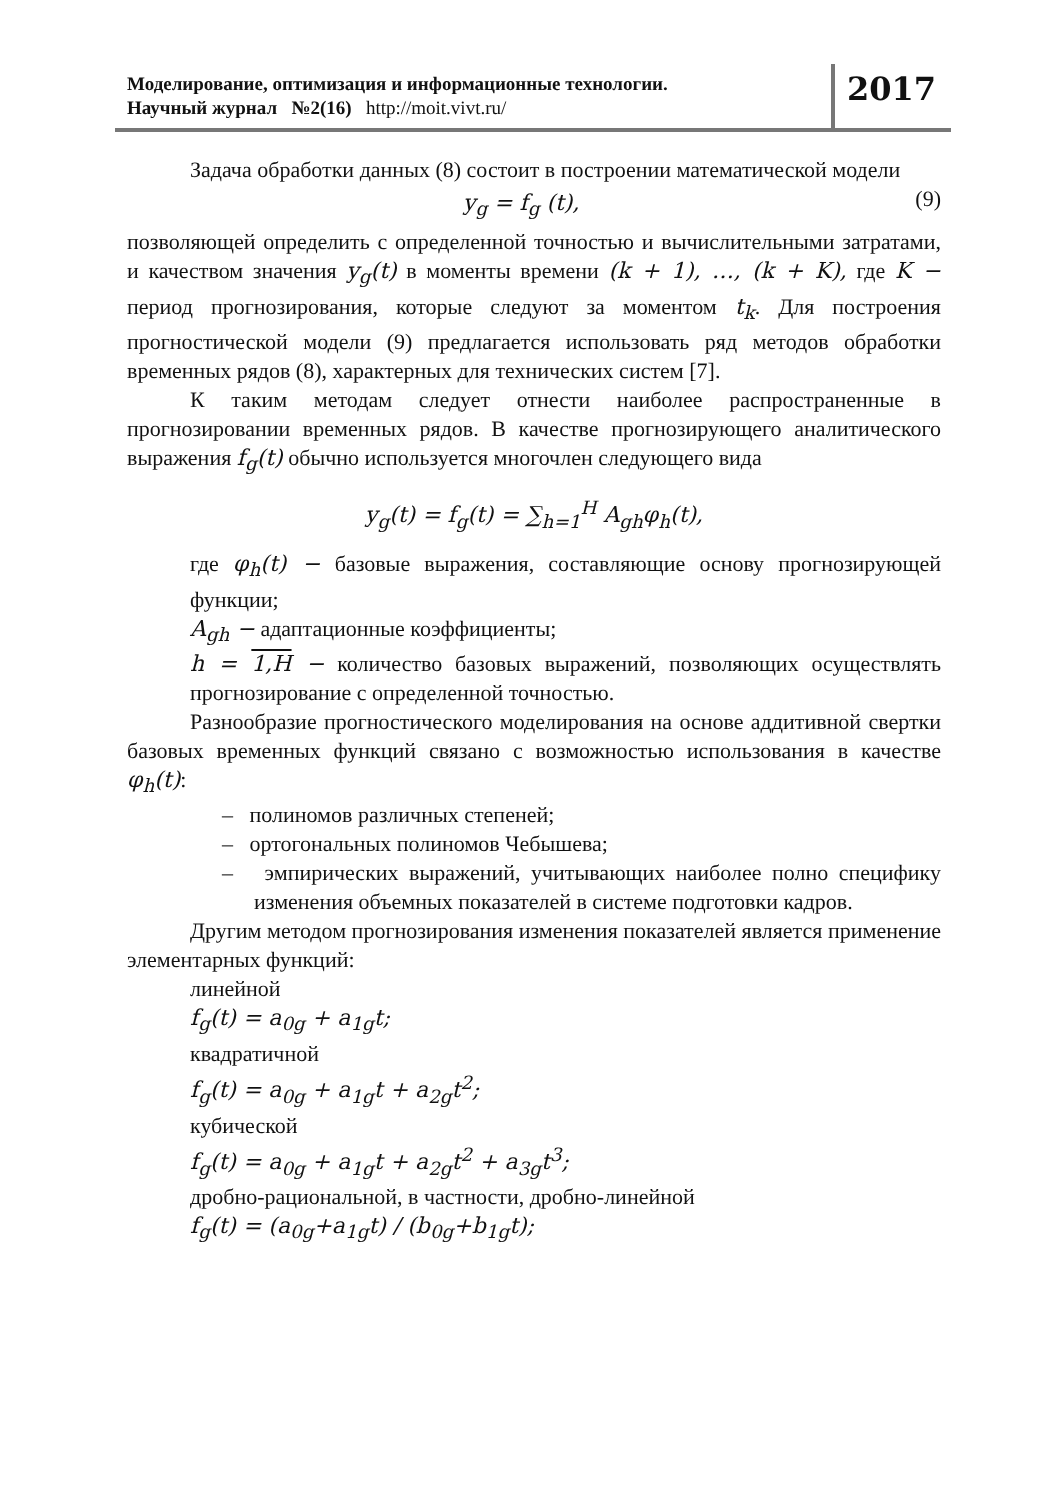Моделирование, оптимизация и информационные технологии.
Научный журнал №2(16) http://moit.vivt.ru/
2017
Задача обработки данных (8) состоит в построении математической модели
y<sub>g</sub> = f<sub>g</sub> (t),
(9)
позволяющей определить с определенной точностью и вычислительными затратами, и качеством значения y<sub>g</sub>(t) в моменты времени (k + 1), …, (k + K), где K − период прогнозирования, которые следуют за моментом t<sub>k</sub>. Для построения прогностической модели (9) предлагается использовать ряд методов обработки временных рядов (8), характерных для технических систем [7].
К таким методам следует отнести наиболее распространенные в прогнозировании временных рядов. В качестве прогнозирующего аналитического выражения f<sub>g</sub>(t) обычно используется многочлен следующего вида
y<sub>g</sub>(t) = f<sub>g</sub>(t) = ∑<sub>h=1</sub><sup>H</sup> A<sub>gh</sub>φ<sub>h</sub>(t),
где φ<sub>h</sub>(t) − базовые выражения, составляющие основу прогнозирующей функции;
A<sub>gh</sub> − адаптационные коэффициенты;
h = 1,H − количество базовых выражений, позволяющих осуществлять прогнозирование с определенной точностью.
Разнообразие прогностического моделирования на основе аддитивной свертки базовых временных функций связано с возможностью использования в качестве φ<sub>h</sub>(t):
– полиномов различных степеней;
– ортогональных полиномов Чебышева;
– эмпирических выражений, учитывающих наиболее полно специфику изменения объемных показателей в системе подготовки кадров.
Другим методом прогнозирования изменения показателей является применение элементарных функций:
линейной
f<sub>g</sub>(t) = a<sub>0g</sub> + a<sub>1g</sub>t;
квадратичной
f<sub>g</sub>(t) = a<sub>0g</sub> + a<sub>1g</sub>t + a<sub>2g</sub>t<sup>2</sup>;
кубической
f<sub>g</sub>(t) = a<sub>0g</sub> + a<sub>1g</sub>t + a<sub>2g</sub>t<sup>2</sup> + a<sub>3g</sub>t<sup>3</sup>;
дробно-рациональной, в частности, дробно-линейной
f<sub>g</sub>(t) = (a<sub>0g</sub>+a<sub>1g</sub>t) / (b<sub>0g</sub>+b<sub>1g</sub>t);